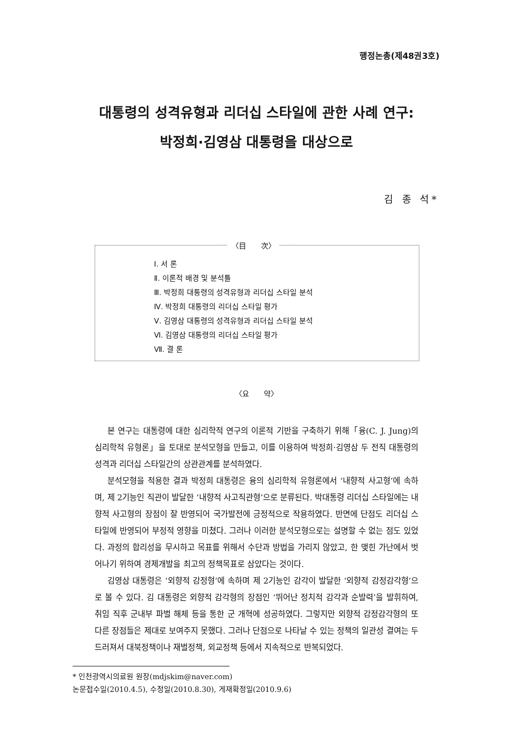행정논총(제48권3호)
대통령의 성격유형과 리더십 스타일에 관한 사례 연구:
박정희·김영삼 대통령을 대상으로
김 종 석*
〈目　　次〉
Ⅰ. 서 론
Ⅱ. 이론적 배경 및 분석틀
Ⅲ. 박정희 대통령의 성격유형과 리더십 스타일 분석
Ⅳ. 박정희 대통령의 리더십 스타일 평가
Ⅴ. 김영삼 대통령의 성격유형과 리더십 스타일 분석
Ⅵ. 김영삼 대통령의 리더십 스타일 평가
Ⅶ. 결 론
〈요　　약〉
본 연구는 대통령에 대한 심리학적 연구의 이론적 기반을 구축하기 위해「융(C. J. Jung)의 심리학적 유형론」을 토대로 분석모형을 만들고, 이를 이용하여 박정희·김영삼 두 전직 대통령의 성격과 리더십 스타일간의 상관관계를 분석하였다.
분석모형을 적용한 결과 박정희 대통령은 융의 심리학적 유형론에서 ‘내향적 사고형’에 속하며, 제 2기능인 직관이 발달한 ‘내향적 사고직관형’으로 분류된다. 박대통령 리더십 스타일에는 내향적 사고형의 장점이 잘 반영되어 국가발전에 긍정적으로 작용하였다. 반면에 단점도 리더십 스타일에 반영되어 부정적 영향을 미쳤다. 그러나 이러한 분석모형으로는 설명할 수 없는 점도 있었다. 과정의 합리성을 무시하고 목표를 위해서 수단과 방법을 가리지 않았고, 한 맺힌 가난에서 벗어나기 위하여 경제개발을 최고의 정책목표로 삼았다는 것이다.
김영삼 대통령은 ‘외향적 감정형’에 속하며 제 2기능인 감각이 발달한 ‘외향적 감정감각형’으로 볼 수 있다. 김 대통령은 외향적 감각형의 장점인 ‘뛰어난 정치적 감각과 순발력’을 발휘하여, 취임 직후 군내부 파벌 해체 등을 통한 군 개혁에 성공하였다. 그렇지만 외향적 감정감각형의 또 다른 장점들은 제대로 보여주지 못했다. 그러나 단점으로 나타날 수 있는 정책의 일관성 결여는 두드러져서 대북정책이나 재벌정책, 외교정책 등에서 지속적으로 반복되었다.
* 인천광역시의료원 원장(mdjskim@naver.com)
논문접수일(2010.4.5), 수정일(2010.8.30), 게재확정일(2010.9.6)